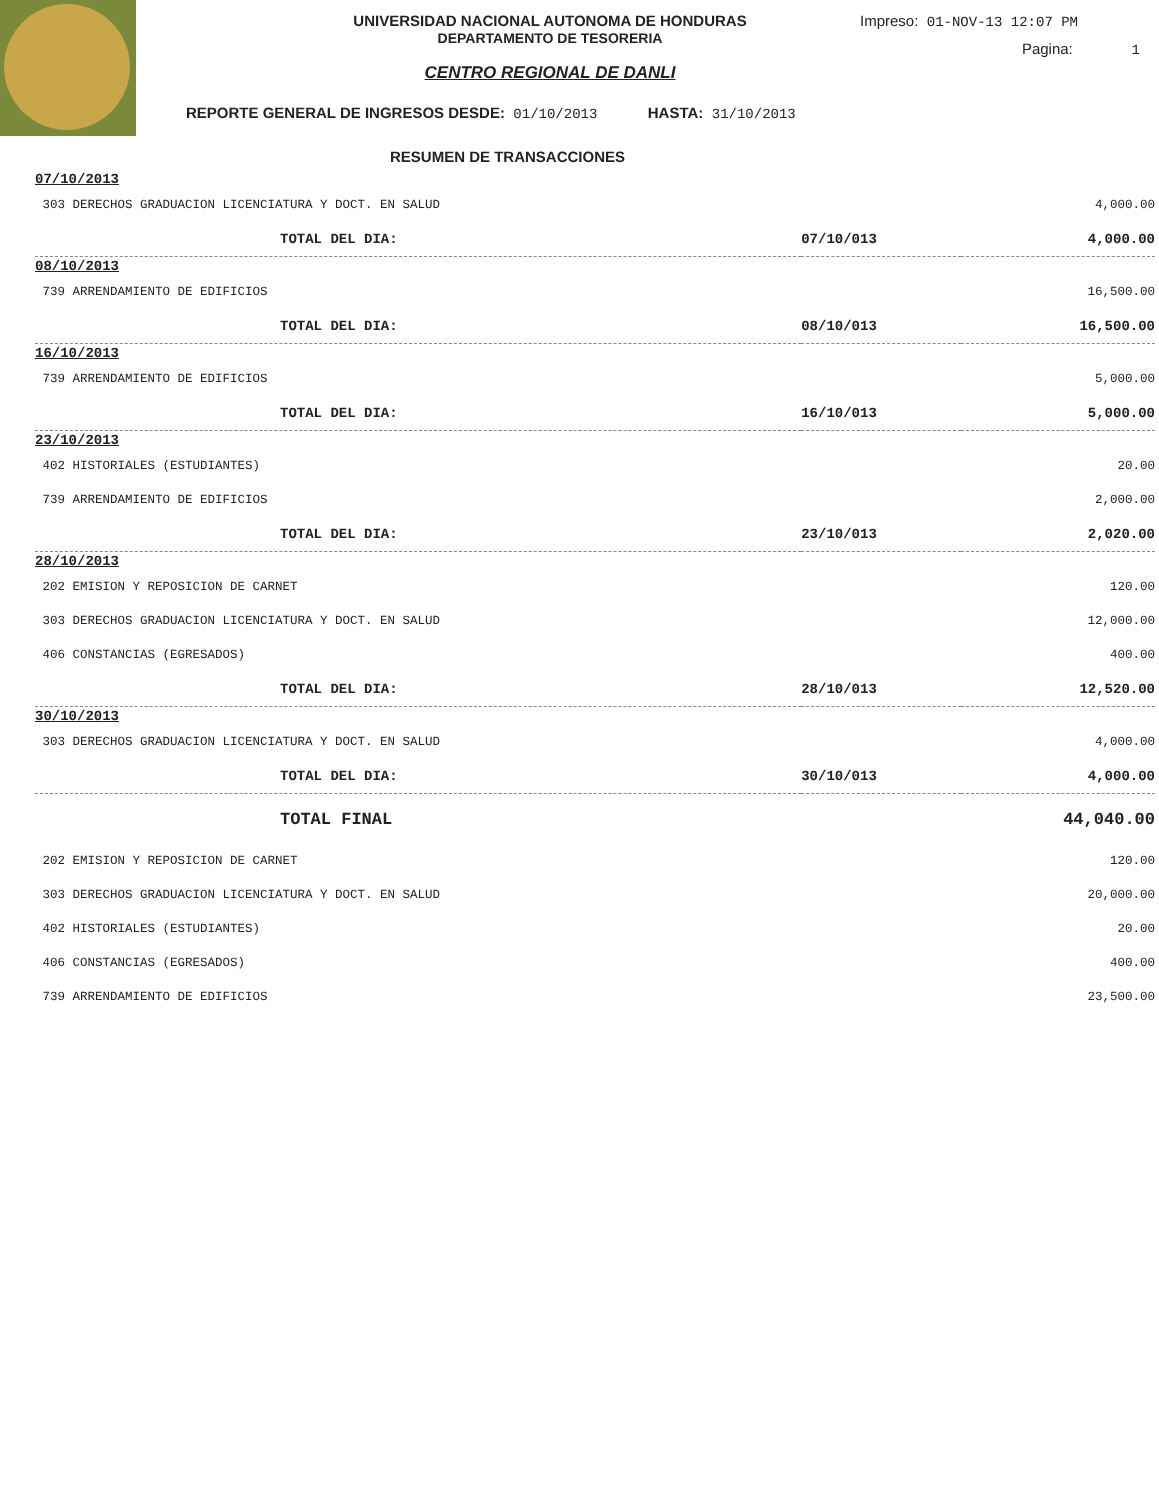UNIVERSIDAD NACIONAL AUTONOMA DE HONDURAS
DEPARTAMENTO DE TESORERIA
CENTRO REGIONAL DE DANLI
Impreso: 01-NOV-13 12:07 PM
Pagina: 1
REPORTE GENERAL DE INGRESOS DESDE: 01/10/2013 HASTA: 31/10/2013
RESUMEN DE TRANSACCIONES
| 07/10/2013 | | |
| 303 DERECHOS GRADUACION LICENCIATURA Y DOCT. EN SALUD | | 4,000.00 |
| TOTAL DEL DIA: | 07/10/013 | 4,000.00 |
| 08/10/2013 | | |
| 739 ARRENDAMIENTO DE EDIFICIOS | | 16,500.00 |
| TOTAL DEL DIA: | 08/10/013 | 16,500.00 |
| 16/10/2013 | | |
| 739 ARRENDAMIENTO DE EDIFICIOS | | 5,000.00 |
| TOTAL DEL DIA: | 16/10/013 | 5,000.00 |
| 23/10/2013 | | |
| 402 HISTORIALES (ESTUDIANTES) | | 20.00 |
| 739 ARRENDAMIENTO DE EDIFICIOS | | 2,000.00 |
| TOTAL DEL DIA: | 23/10/013 | 2,020.00 |
| 28/10/2013 | | |
| 202 EMISION Y REPOSICION DE CARNET | | 120.00 |
| 303 DERECHOS GRADUACION LICENCIATURA Y DOCT. EN SALUD | | 12,000.00 |
| 406 CONSTANCIAS (EGRESADOS) | | 400.00 |
| TOTAL DEL DIA: | 28/10/013 | 12,520.00 |
| 30/10/2013 | | |
| 303 DERECHOS GRADUACION LICENCIATURA Y DOCT. EN SALUD | | 4,000.00 |
| TOTAL DEL DIA: | 30/10/013 | 4,000.00 |
| TOTAL FINAL | | 44,040.00 |
| 202 EMISION Y REPOSICION DE CARNET | | 120.00 |
| 303 DERECHOS GRADUACION LICENCIATURA Y DOCT. EN SALUD | | 20,000.00 |
| 402 HISTORIALES (ESTUDIANTES) | | 20.00 |
| 406 CONSTANCIAS (EGRESADOS) | | 400.00 |
| 739 ARRENDAMIENTO DE EDIFICIOS | | 23,500.00 |